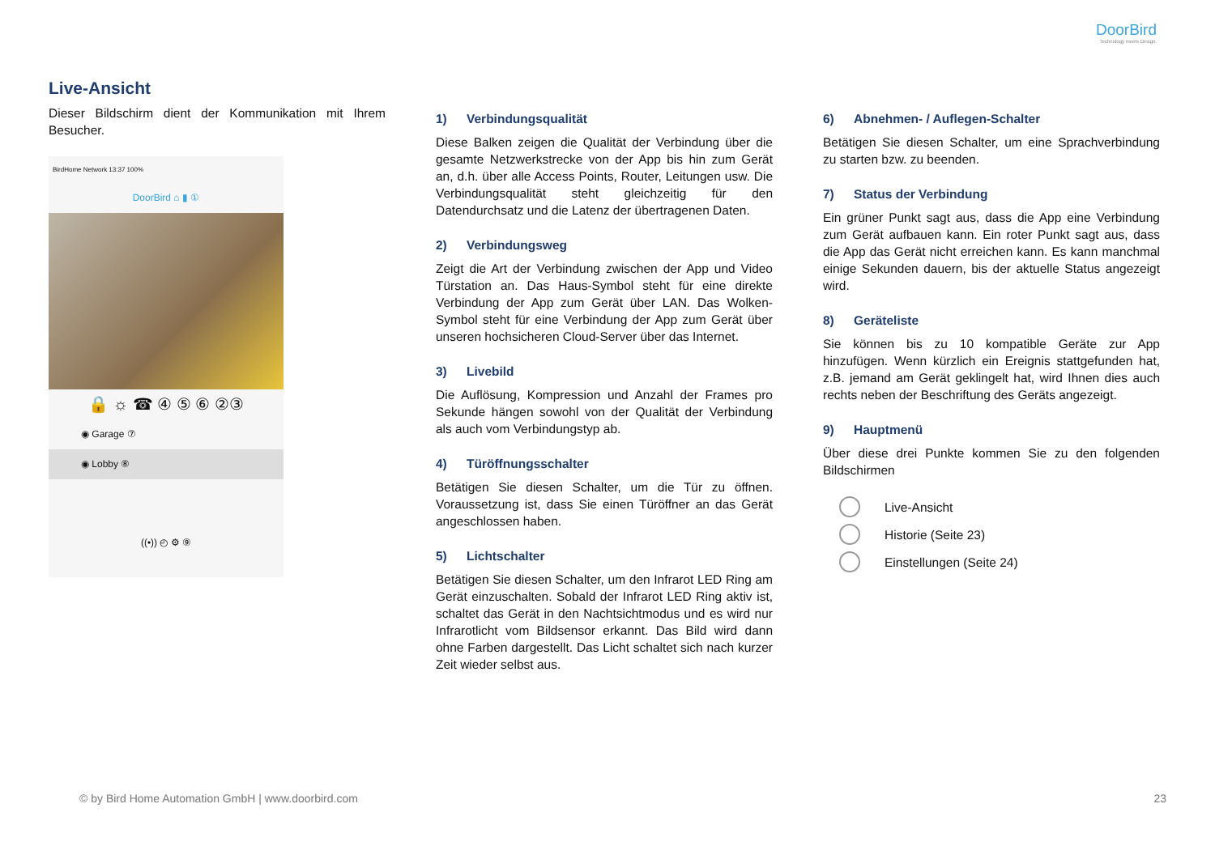DoorBird
Technology meets Design.
Live-Ansicht
Dieser Bildschirm dient der Kommunikation mit Ihrem Besucher.
BirdHome Network 13:37 100%
DoorBird ⌂ ▮ ①
🔒 ☼ ☎ ④ ⑤ ⑥ ②③
◉ Garage ⑦
◉ Lobby ⑧
((•)) ◴ ⚙ ⑨
1) Verbindungsqualität
Diese Balken zeigen die Qualität der Verbindung über die gesamte Netzwerkstrecke von der App bis hin zum Gerät an, d.h. über alle Access Points, Router, Leitungen usw. Die Verbindungsqualität steht gleichzeitig für den Datendurchsatz und die Latenz der übertragenen Daten.
2) Verbindungsweg
Zeigt die Art der Verbindung zwischen der App und Video Türstation an. Das Haus-Symbol steht für eine direkte Verbindung der App zum Gerät über LAN. Das Wolken-Symbol steht für eine Verbindung der App zum Gerät über unseren hochsicheren Cloud-Server über das Internet.
3) Livebild
Die Auflösung, Kompression und Anzahl der Frames pro Sekunde hängen sowohl von der Qualität der Verbindung als auch vom Verbindungstyp ab.
4) Türöffnungsschalter
Betätigen Sie diesen Schalter, um die Tür zu öffnen. Voraussetzung ist, dass Sie einen Türöffner an das Gerät angeschlossen haben.
5) Lichtschalter
Betätigen Sie diesen Schalter, um den Infrarot LED Ring am Gerät einzuschalten. Sobald der Infrarot LED Ring aktiv ist, schaltet das Gerät in den Nachtsichtmodus und es wird nur Infrarotlicht vom Bildsensor erkannt. Das Bild wird dann ohne Farben dargestellt. Das Licht schaltet sich nach kurzer Zeit wieder selbst aus.
6) Abnehmen- / Auflegen-Schalter
Betätigen Sie diesen Schalter, um eine Sprachverbindung zu starten bzw. zu beenden.
7) Status der Verbindung
Ein grüner Punkt sagt aus, dass die App eine Verbindung zum Gerät aufbauen kann. Ein roter Punkt sagt aus, dass die App das Gerät nicht erreichen kann. Es kann manchmal einige Sekunden dauern, bis der aktuelle Status angezeigt wird.
8) Geräteliste
Sie können bis zu 10 kompatible Geräte zur App hinzufügen. Wenn kürzlich ein Ereignis stattgefunden hat, z.B. jemand am Gerät geklingelt hat, wird Ihnen dies auch rechts neben der Beschriftung des Geräts angezeigt.
9) Hauptmenü
Über diese drei Punkte kommen Sie zu den folgenden Bildschirmen
Live-Ansicht
Historie (Seite 23)
Einstellungen (Seite 24)
© by Bird Home Automation GmbH | www.doorbird.com 23